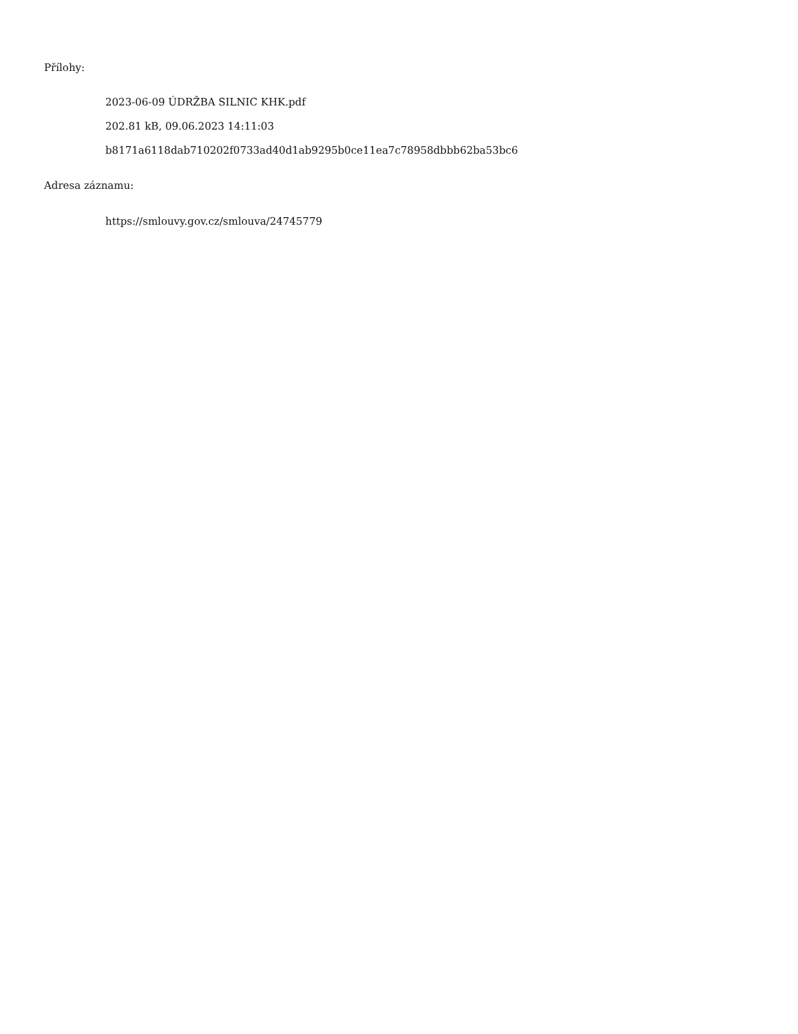Přílohy:
2023-06-09 ÚDRŽBA SILNIC KHK.pdf
202.81 kB, 09.06.2023 14:11:03
b8171a6118dab710202f0733ad40d1ab9295b0ce11ea7c78958dbbb62ba53bc6
Adresa záznamu:
https://smlouvy.gov.cz/smlouva/24745779